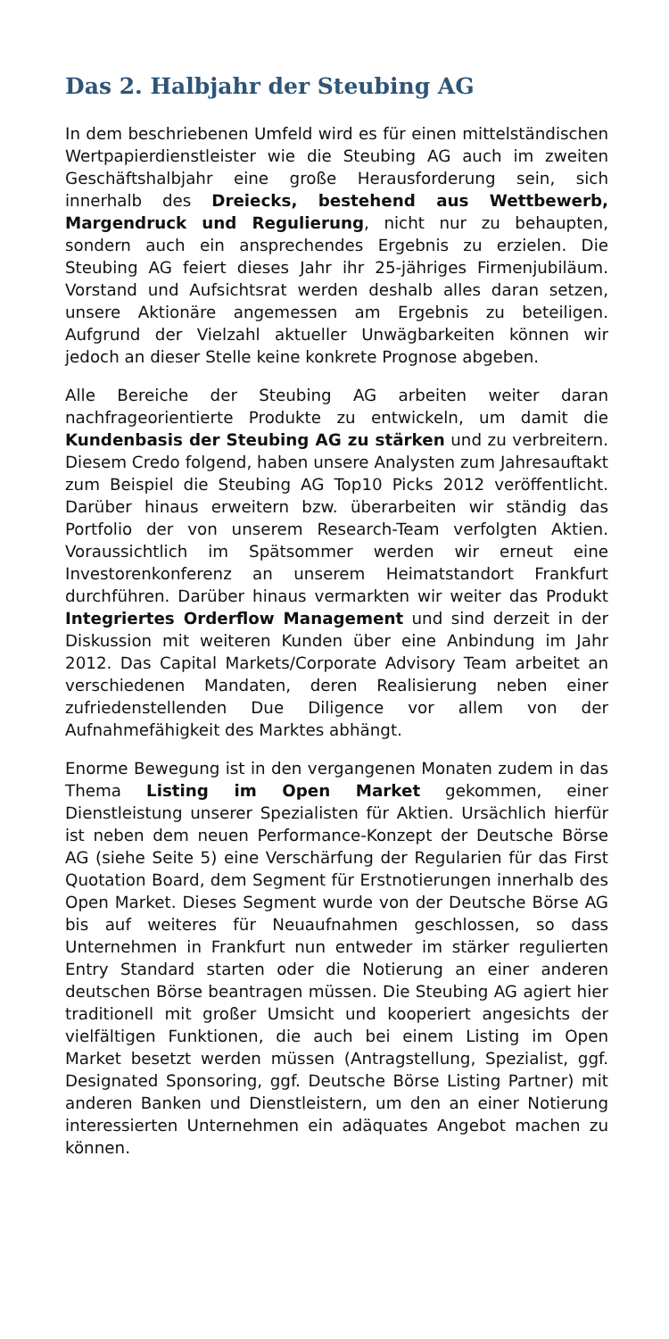Das 2. Halbjahr der Steubing AG
In dem beschriebenen Umfeld wird es für einen mittelständischen Wertpapierdienstleister wie die Steubing AG auch im zweiten Geschäftshalbjahr eine große Herausforderung sein, sich innerhalb des Dreiecks, bestehend aus Wettbewerb, Margendruck und Regulierung, nicht nur zu behaupten, sondern auch ein ansprechendes Ergebnis zu erzielen. Die Steubing AG feiert dieses Jahr ihr 25-jähriges Firmenjubiläum. Vorstand und Aufsichtsrat werden deshalb alles daran setzen, unsere Aktionäre angemessen am Ergebnis zu beteiligen. Aufgrund der Vielzahl aktueller Unwägbarkeiten können wir jedoch an dieser Stelle keine konkrete Prognose abgeben.
Alle Bereiche der Steubing AG arbeiten weiter daran nachfrageorientierte Produkte zu entwickeln, um damit die Kundenbasis der Steubing AG zu stärken und zu verbreitern. Diesem Credo folgend, haben unsere Analysten zum Jahresauftakt zum Beispiel die Steubing AG Top10 Picks 2012 veröffentlicht. Darüber hinaus erweitern bzw. überarbeiten wir ständig das Portfolio der von unserem Research-Team verfolgten Aktien. Voraussichtlich im Spätsommer werden wir erneut eine Investorenkonferenz an unserem Heimatstandort Frankfurt durchführen. Darüber hinaus vermarkten wir weiter das Produkt Integriertes Orderflow Management und sind derzeit in der Diskussion mit weiteren Kunden über eine Anbindung im Jahr 2012. Das Capital Markets/Corporate Advisory Team arbeitet an verschiedenen Mandaten, deren Realisierung neben einer zufriedenstellenden Due Diligence vor allem von der Aufnahmefähigkeit des Marktes abhängt.
Enorme Bewegung ist in den vergangenen Monaten zudem in das Thema Listing im Open Market gekommen, einer Dienstleistung unserer Spezialisten für Aktien. Ursächlich hierfür ist neben dem neuen Performance-Konzept der Deutsche Börse AG (siehe Seite 5) eine Verschärfung der Regularien für das First Quotation Board, dem Segment für Erstnotierungen innerhalb des Open Market. Dieses Segment wurde von der Deutsche Börse AG bis auf weiteres für Neuaufnahmen geschlossen, so dass Unternehmen in Frankfurt nun entweder im stärker regulierten Entry Standard starten oder die Notierung an einer anderen deutschen Börse beantragen müssen. Die Steubing AG agiert hier traditionell mit großer Umsicht und kooperiert angesichts der vielfältigen Funktionen, die auch bei einem Listing im Open Market besetzt werden müssen (Antragstellung, Spezialist, ggf. Designated Sponsoring, ggf. Deutsche Börse Listing Partner) mit anderen Banken und Dienstleistern, um den an einer Notierung interessierten Unternehmen ein adäquates Angebot machen zu können.